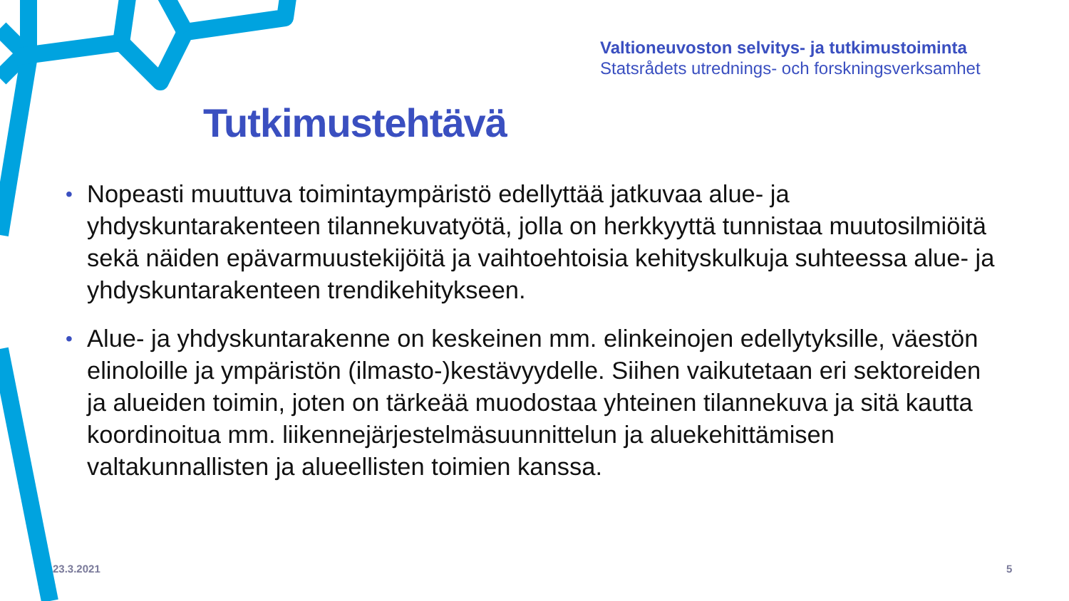Valtioneuvoston selvitys- ja tutkimustoiminta
Statsrådets utrednings- och forskningsverksamhet
Tutkimustehtävä
• Nopeasti muuttuva toimintaympäristö edellyttää jatkuvaa alue- ja yhdyskuntarakenteen tilannekuvatyötä, jolla on herkkyyttä tunnistaa muutosilmiöitä sekä näiden epävarmuustekijöitä ja vaihtoehtoisia kehityskulkuja suhteessa alue- ja yhdyskuntarakenteen trendikehitykseen.
• Alue- ja yhdyskuntarakenne on keskeinen mm. elinkeinojen edellytyksille, väestön elinoloille ja ympäristön (ilmasto-)kestävyydelle. Siihen vaikutetaan eri sektoreiden ja alueiden toimin, joten on tärkeää muodostaa yhteinen tilannekuva ja sitä kautta koordinoitua mm. liikennejärjestelmäsuunnittelun ja aluekehittämisen valtakunnallisten ja alueellisten toimien kanssa.
23.3.2021 5